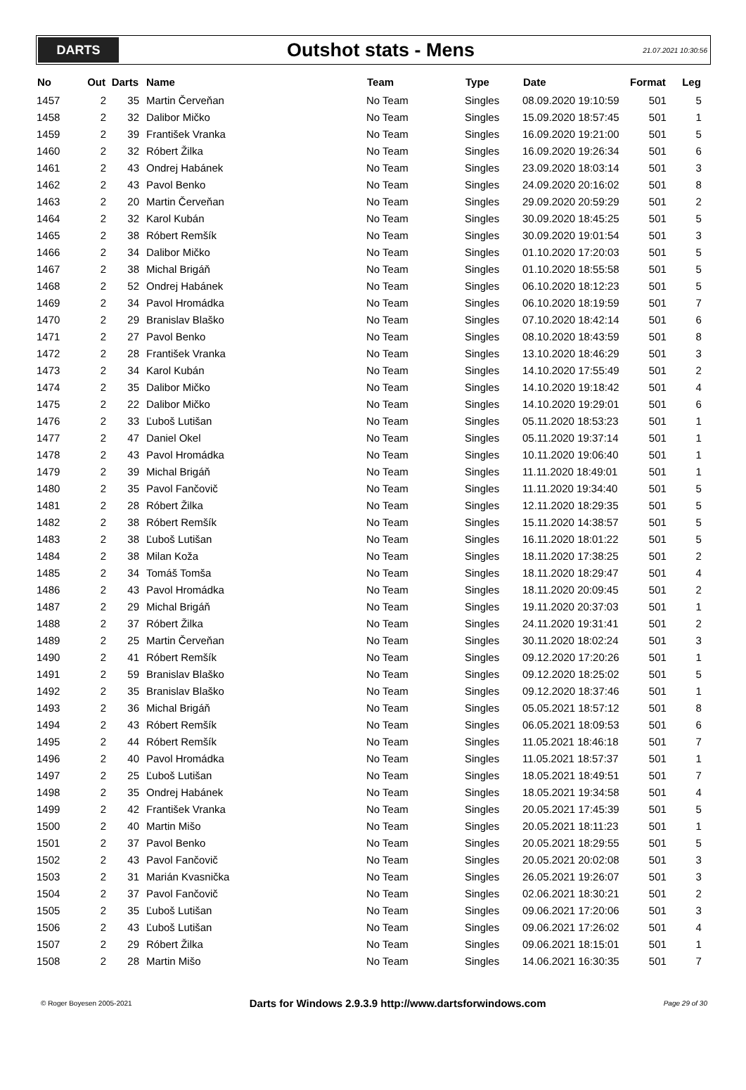DARTS
Outshot stats - Mens
21.07.2021 10:30:56
| No | Out | Darts | Name | Team | Type | Date | Format | Leg |
| --- | --- | --- | --- | --- | --- | --- | --- | --- |
| 1457 | 2 | 35 | Martin Červeňan | No Team | Singles | 08.09.2020 19:10:59 | 501 | 5 |
| 1458 | 2 | 32 | Dalibor Mičko | No Team | Singles | 15.09.2020 18:57:45 | 501 | 1 |
| 1459 | 2 | 39 | František Vranka | No Team | Singles | 16.09.2020 19:21:00 | 501 | 5 |
| 1460 | 2 | 32 | Róbert Žilka | No Team | Singles | 16.09.2020 19:26:34 | 501 | 6 |
| 1461 | 2 | 43 | Ondrej Habánek | No Team | Singles | 23.09.2020 18:03:14 | 501 | 3 |
| 1462 | 2 | 43 | Pavol Benko | No Team | Singles | 24.09.2020 20:16:02 | 501 | 8 |
| 1463 | 2 | 20 | Martin Červeňan | No Team | Singles | 29.09.2020 20:59:29 | 501 | 2 |
| 1464 | 2 | 32 | Karol Kubán | No Team | Singles | 30.09.2020 18:45:25 | 501 | 5 |
| 1465 | 2 | 38 | Róbert Remšík | No Team | Singles | 30.09.2020 19:01:54 | 501 | 3 |
| 1466 | 2 | 34 | Dalibor Mičko | No Team | Singles | 01.10.2020 17:20:03 | 501 | 5 |
| 1467 | 2 | 38 | Michal Brigáň | No Team | Singles | 01.10.2020 18:55:58 | 501 | 5 |
| 1468 | 2 | 52 | Ondrej Habánek | No Team | Singles | 06.10.2020 18:12:23 | 501 | 5 |
| 1469 | 2 | 34 | Pavol Hromádka | No Team | Singles | 06.10.2020 18:19:59 | 501 | 7 |
| 1470 | 2 | 29 | Branislav Blaško | No Team | Singles | 07.10.2020 18:42:14 | 501 | 6 |
| 1471 | 2 | 27 | Pavol Benko | No Team | Singles | 08.10.2020 18:43:59 | 501 | 8 |
| 1472 | 2 | 28 | František Vranka | No Team | Singles | 13.10.2020 18:46:29 | 501 | 3 |
| 1473 | 2 | 34 | Karol Kubán | No Team | Singles | 14.10.2020 17:55:49 | 501 | 2 |
| 1474 | 2 | 35 | Dalibor Mičko | No Team | Singles | 14.10.2020 19:18:42 | 501 | 4 |
| 1475 | 2 | 22 | Dalibor Mičko | No Team | Singles | 14.10.2020 19:29:01 | 501 | 6 |
| 1476 | 2 | 33 | Ľuboš Lutišan | No Team | Singles | 05.11.2020 18:53:23 | 501 | 1 |
| 1477 | 2 | 47 | Daniel Okel | No Team | Singles | 05.11.2020 19:37:14 | 501 | 1 |
| 1478 | 2 | 43 | Pavol Hromádka | No Team | Singles | 10.11.2020 19:06:40 | 501 | 1 |
| 1479 | 2 | 39 | Michal Brigáň | No Team | Singles | 11.11.2020 18:49:01 | 501 | 1 |
| 1480 | 2 | 35 | Pavol Fančovič | No Team | Singles | 11.11.2020 19:34:40 | 501 | 5 |
| 1481 | 2 | 28 | Róbert Žilka | No Team | Singles | 12.11.2020 18:29:35 | 501 | 5 |
| 1482 | 2 | 38 | Róbert Remšík | No Team | Singles | 15.11.2020 14:38:57 | 501 | 5 |
| 1483 | 2 | 38 | Ľuboš Lutišan | No Team | Singles | 16.11.2020 18:01:22 | 501 | 5 |
| 1484 | 2 | 38 | Milan Koža | No Team | Singles | 18.11.2020 17:38:25 | 501 | 2 |
| 1485 | 2 | 34 | Tomáš Tomša | No Team | Singles | 18.11.2020 18:29:47 | 501 | 4 |
| 1486 | 2 | 43 | Pavol Hromádka | No Team | Singles | 18.11.2020 20:09:45 | 501 | 2 |
| 1487 | 2 | 29 | Michal Brigáň | No Team | Singles | 19.11.2020 20:37:03 | 501 | 1 |
| 1488 | 2 | 37 | Róbert Žilka | No Team | Singles | 24.11.2020 19:31:41 | 501 | 2 |
| 1489 | 2 | 25 | Martin Červeňan | No Team | Singles | 30.11.2020 18:02:24 | 501 | 3 |
| 1490 | 2 | 41 | Róbert Remšík | No Team | Singles | 09.12.2020 17:20:26 | 501 | 1 |
| 1491 | 2 | 59 | Branislav Blaško | No Team | Singles | 09.12.2020 18:25:02 | 501 | 5 |
| 1492 | 2 | 35 | Branislav Blaško | No Team | Singles | 09.12.2020 18:37:46 | 501 | 1 |
| 1493 | 2 | 36 | Michal Brigáň | No Team | Singles | 05.05.2021 18:57:12 | 501 | 8 |
| 1494 | 2 | 43 | Róbert Remšík | No Team | Singles | 06.05.2021 18:09:53 | 501 | 6 |
| 1495 | 2 | 44 | Róbert Remšík | No Team | Singles | 11.05.2021 18:46:18 | 501 | 7 |
| 1496 | 2 | 40 | Pavol Hromádka | No Team | Singles | 11.05.2021 18:57:37 | 501 | 1 |
| 1497 | 2 | 25 | Ľuboš Lutišan | No Team | Singles | 18.05.2021 18:49:51 | 501 | 7 |
| 1498 | 2 | 35 | Ondrej Habánek | No Team | Singles | 18.05.2021 19:34:58 | 501 | 4 |
| 1499 | 2 | 42 | František Vranka | No Team | Singles | 20.05.2021 17:45:39 | 501 | 5 |
| 1500 | 2 | 40 | Martin Mišo | No Team | Singles | 20.05.2021 18:11:23 | 501 | 1 |
| 1501 | 2 | 37 | Pavol Benko | No Team | Singles | 20.05.2021 18:29:55 | 501 | 5 |
| 1502 | 2 | 43 | Pavol Fančovič | No Team | Singles | 20.05.2021 20:02:08 | 501 | 3 |
| 1503 | 2 | 31 | Marián Kvasnička | No Team | Singles | 26.05.2021 19:26:07 | 501 | 3 |
| 1504 | 2 | 37 | Pavol Fančovič | No Team | Singles | 02.06.2021 18:30:21 | 501 | 2 |
| 1505 | 2 | 35 | Ľuboš Lutišan | No Team | Singles | 09.06.2021 17:20:06 | 501 | 3 |
| 1506 | 2 | 43 | Ľuboš Lutišan | No Team | Singles | 09.06.2021 17:26:02 | 501 | 4 |
| 1507 | 2 | 29 | Róbert Žilka | No Team | Singles | 09.06.2021 18:15:01 | 501 | 1 |
| 1508 | 2 | 28 | Martin Mišo | No Team | Singles | 14.06.2021 16:30:35 | 501 | 7 |
© Roger Boyesen 2005-2021 Darts for Windows 2.9.3.9 http://www.dartsforwindows.com Page 29 of 30